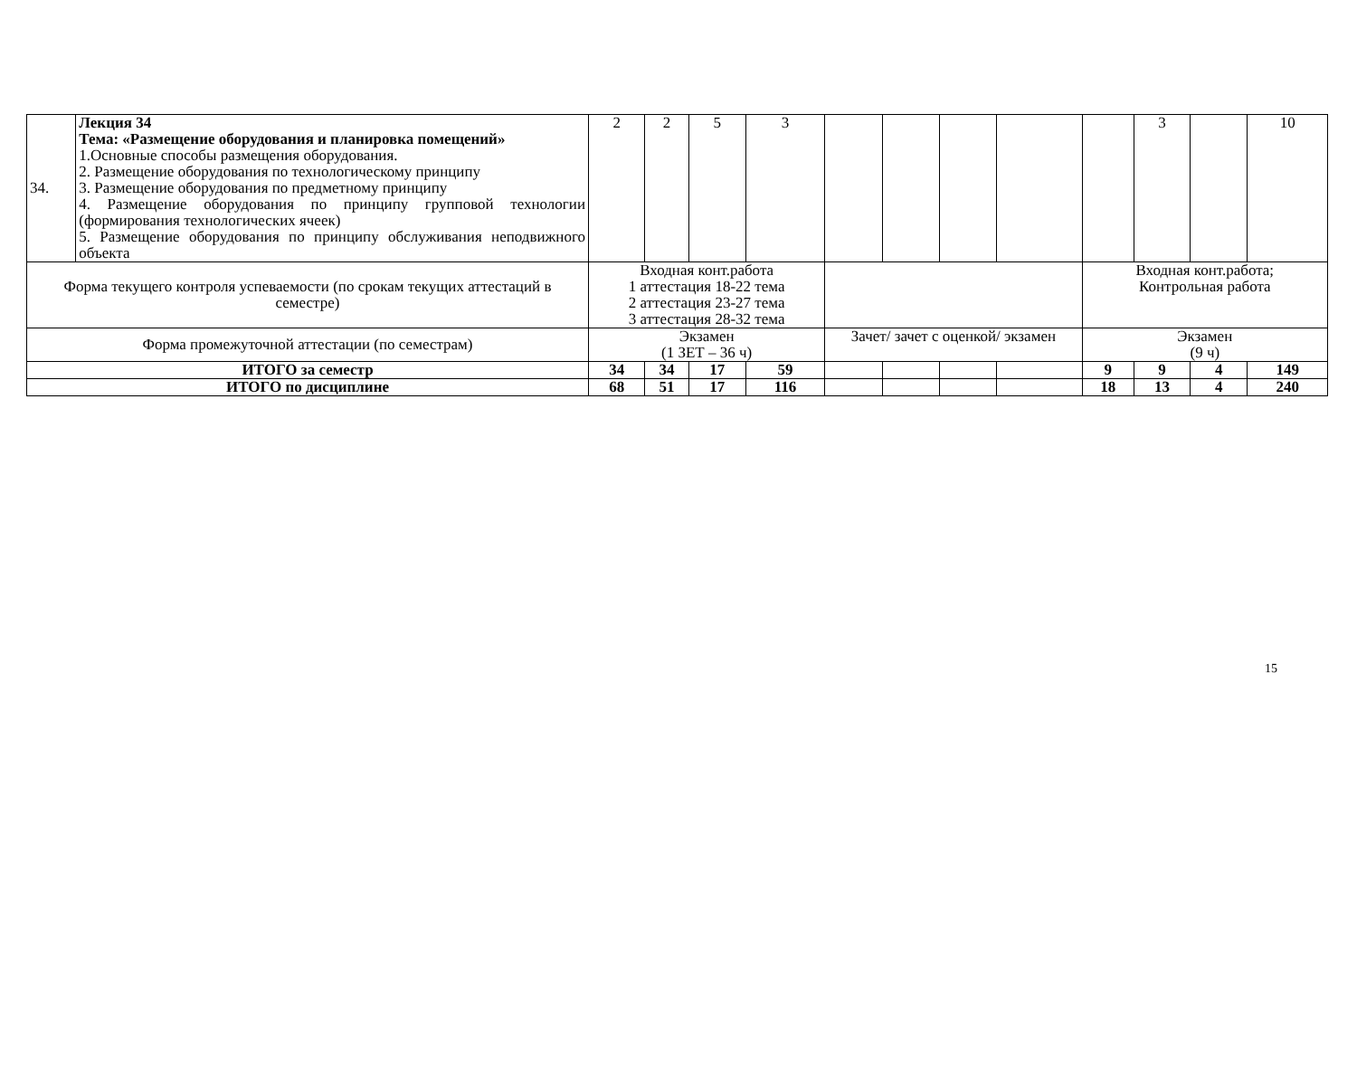| 34. | Лекция 34 Тема: «Размещение оборудования и планировка помещений» 1.Основные способы размещения оборудования. 2. Размещение оборудования по технологическому принципу 3. Размещение оборудования по предметному принципу 4. Размещение оборудования по принципу групповой технологии (формирования технологических ячеек) 5. Размещение оборудования по принципу обслуживания неподвижного объекта | 2 | 2 | 5 | 3 | | | | | | 3 | | 10 |
| Форма текущего контроля успеваемости (по срокам текущих аттестаций в семестре) | | Входная конт.работа 1 аттестация 18-22 тема 2 аттестация 23-27 тема 3 аттестация 28-32 тема | | | | | | | | Входная конт.работа; Контрольная работа | | | |
| Форма промежуточной аттестации (по семестрам) | | Экзамен (1 ЗЕТ – 36 ч) | | | | Зачет/ зачет с оценкой/ экзамен | | | | Экзамен (9 ч) | | | |
| ИТОГО за семестр | | 34 | 34 | 17 | 59 | | | | | 9 | 9 | 4 | 149 |
| ИТОГО по дисциплине | | 68 | 51 | 17 | 116 | | | | | 18 | 13 | 4 | 240 |
15